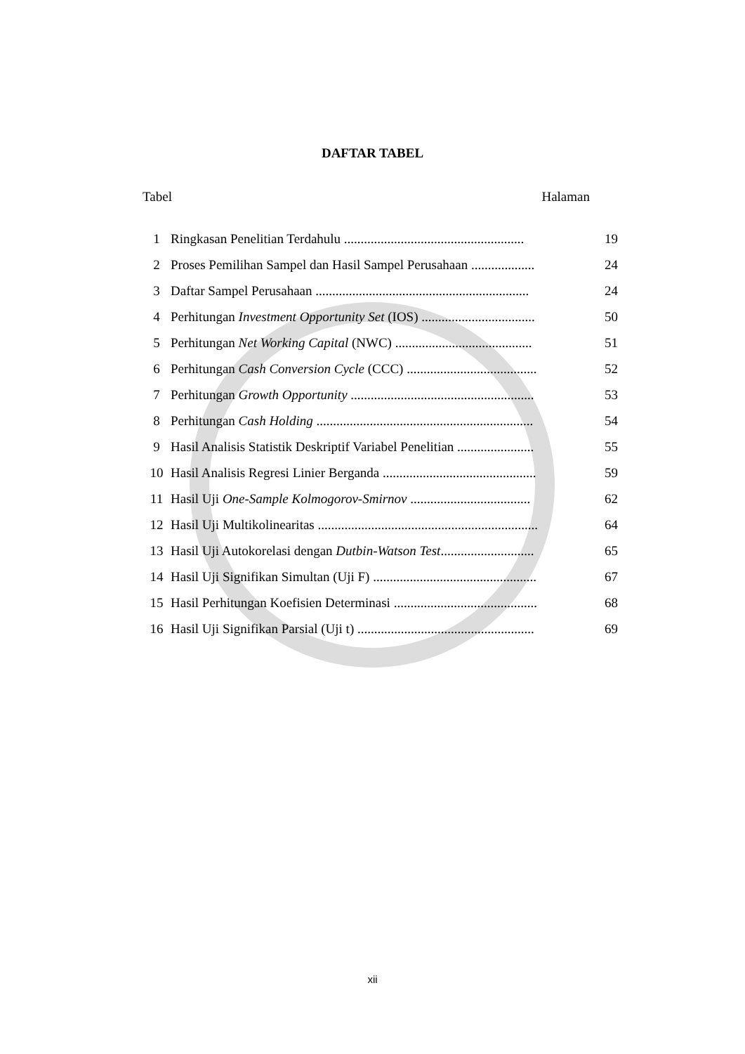DAFTAR TABEL
Tabel Halaman
| 1 | Ringkasan Penelitian Terdahulu ...................................................... | 19 |
| 2 | Proses Pemilihan Sampel dan Hasil Sampel Perusahaan ................... | 24 |
| 3 | Daftar Sampel Perusahaan ................................................................ | 24 |
| 4 | Perhitungan Investment Opportunity Set (IOS) .................................. | 50 |
| 5 | Perhitungan Net Working Capital (NWC) ......................................... | 51 |
| 6 | Perhitungan Cash Conversion Cycle (CCC) ....................................... | 52 |
| 7 | Perhitungan Growth Opportunity ....................................................... | 53 |
| 8 | Perhitungan Cash Holding ................................................................. | 54 |
| 9 | Hasil Analisis Statistik Deskriptif Variabel Penelitian ....................... | 55 |
| 10 | Hasil Analisis Regresi Linier Berganda .............................................. | 59 |
| 11 | Hasil Uji One-Sample Kolmogorov-Smirnov .................................... | 62 |
| 12 | Hasil Uji Multikolinearitas .................................................................. | 64 |
| 13 | Hasil Uji Autokorelasi dengan Dutbin-Watson Test ............................ | 65 |
| 14 | Hasil Uji Signifikan Simultan (Uji F) ................................................. | 67 |
| 15 | Hasil Perhitungan Koefisien Determinasi ........................................... | 68 |
| 16 | Hasil Uji Signifikan Parsial (Uji t) ..................................................... | 69 |
xii